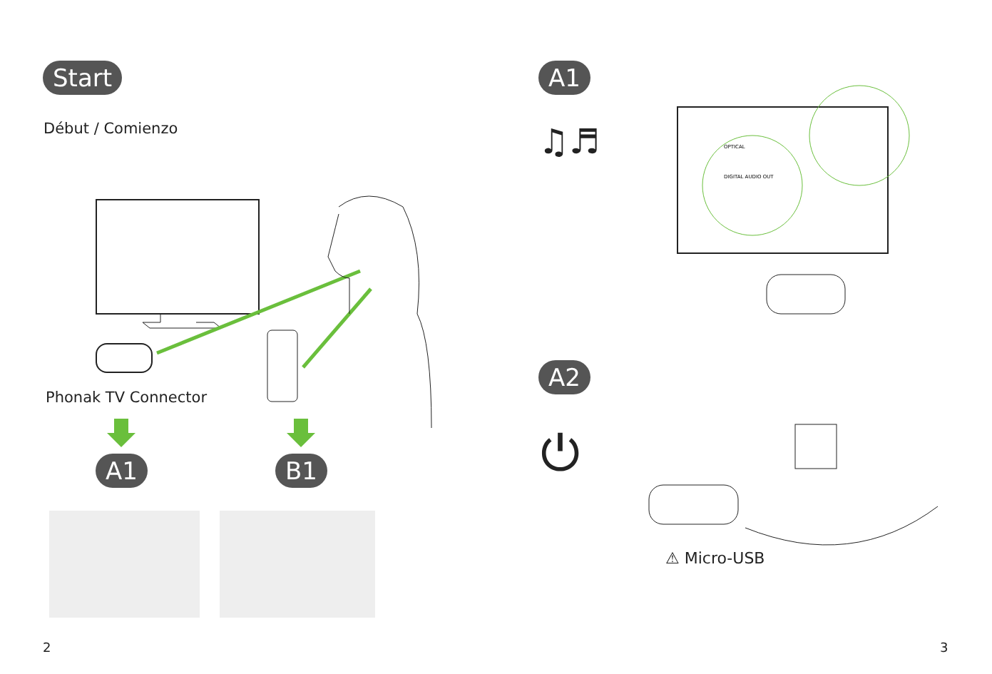Start
Début / Comienzo
Phonak TV Connector
A1 B1
2
A1
♫♬
OPTICAL
DIGITAL AUDIO OUT
A2
⏻
⚠ Micro-USB
3